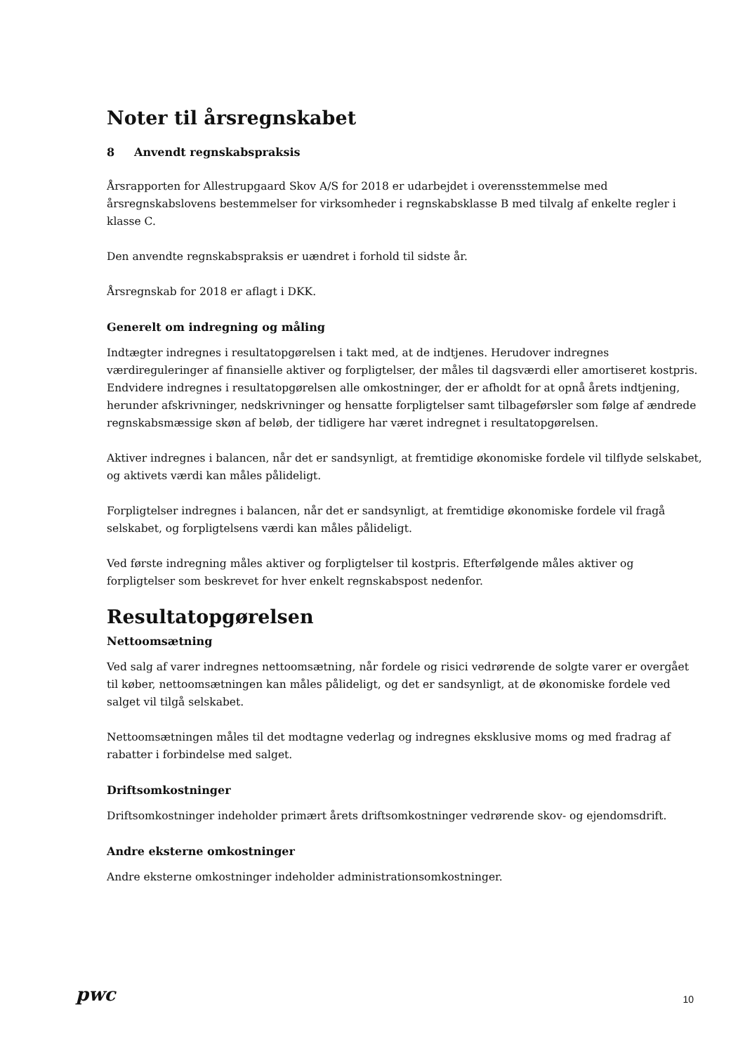Noter til årsregnskabet
8 Anvendt regnskabspraksis
Årsrapporten for Allestrupgaard Skov A/S for 2018 er udarbejdet i overensstemmelse med årsregnskabslovens bestemmelser for virksomheder i regnskabsklasse B med tilvalg af enkelte regler i klasse C.
Den anvendte regnskabspraksis er uændret i forhold til sidste år.
Årsregnskab for 2018 er aflagt i DKK.
Generelt om indregning og måling
Indtægter indregnes i resultatopgørelsen i takt med, at de indtjenes. Herudover indregnes værdireguleringer af finansielle aktiver og forpligtelser, der måles til dagsværdi eller amortiseret kostpris. Endvidere indregnes i resultatopgørelsen alle omkostninger, der er afholdt for at opnå årets indtjening, herunder afskrivninger, nedskrivninger og hensatte forpligtelser samt tilbageførsler som følge af ændrede regnskabsmæssige skøn af beløb, der tidligere har været indregnet i resultatopgørelsen.
Aktiver indregnes i balancen, når det er sandsynligt, at fremtidige økonomiske fordele vil tilflyde selskabet, og aktivets værdi kan måles pålideligt.
Forpligtelser indregnes i balancen, når det er sandsynligt, at fremtidige økonomiske fordele vil fragå selskabet, og forpligtelsens værdi kan måles pålideligt.
Ved første indregning måles aktiver og forpligtelser til kostpris. Efterfølgende måles aktiver og forpligtelser som beskrevet for hver enkelt regnskabspost nedenfor.
Resultatopgørelsen
Nettoomsætning
Ved salg af varer indregnes nettoomsætning, når fordele og risici vedrørende de solgte varer er overgået til køber, nettoomsætningen kan måles pålideligt, og det er sandsynligt, at de økonomiske fordele ved salget vil tilgå selskabet.
Nettoomsætningen måles til det modtagne vederlag og indregnes eksklusive moms og med fradrag af rabatter i forbindelse med salget.
Driftsomkostninger
Driftsomkostninger indeholder primært årets driftsomkostninger vedrørende skov- og ejendomsdrift.
Andre eksterne omkostninger
Andre eksterne omkostninger indeholder administrationsomkostninger.
pwc
10